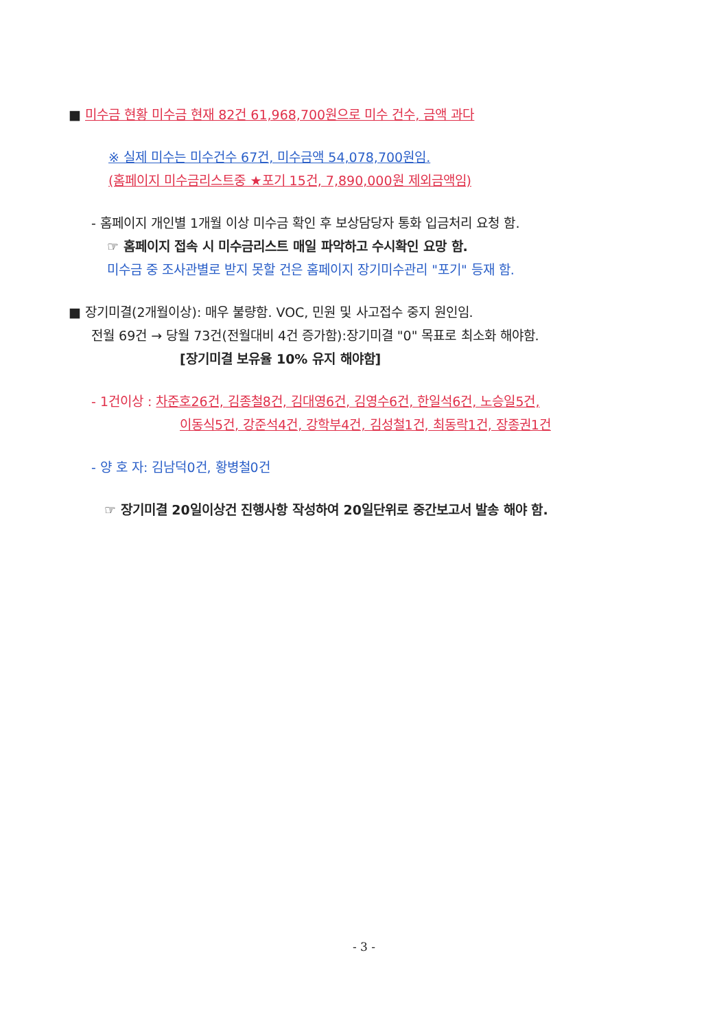■ 미수금 현황 미수금 현재 82건 61,968,700원으로 미수 건수, 금액 과다
※ 실제 미수는 미수건수 67건, 미수금액 54,078,700원임.
(홈페이지 미수금리스트중 ★포기 15건, 7,890,000원 제외금액임)
- 홈페이지 개인별 1개월 이상 미수금 확인 후 보상담당자 통화 입금처리 요청 함.
☞ 홈페이지 접속 시 미수금리스트 매일 파악하고 수시확인 요망 함.
미수금 중 조사관별로 받지 못할 건은 홈페이지 장기미수관리 "포기" 등재 함.
■ 장기미결(2개월이상): 매우 불량함. VOC, 민원 및 사고접수 중지 원인임.
전월 69건 → 당월 73건(전월대비 4건 증가함):장기미결 "0" 목표로 최소화 해야함.
[장기미결 보유율 10% 유지 해야함]
- 1건이상 : 차준호26건, 김종철8건, 김대영6건, 김영수6건, 한일석6건, 노승일5건,
이동식5건, 강준석4건, 강학부4건, 김성철1건, 최동락1건, 장종권1건
- 양 호 자: 김남덕0건, 황병철0건
☞ 장기미결 20일이상건 진행사항 작성하여 20일단위로 중간보고서 발송 해야 함.
- 3 -